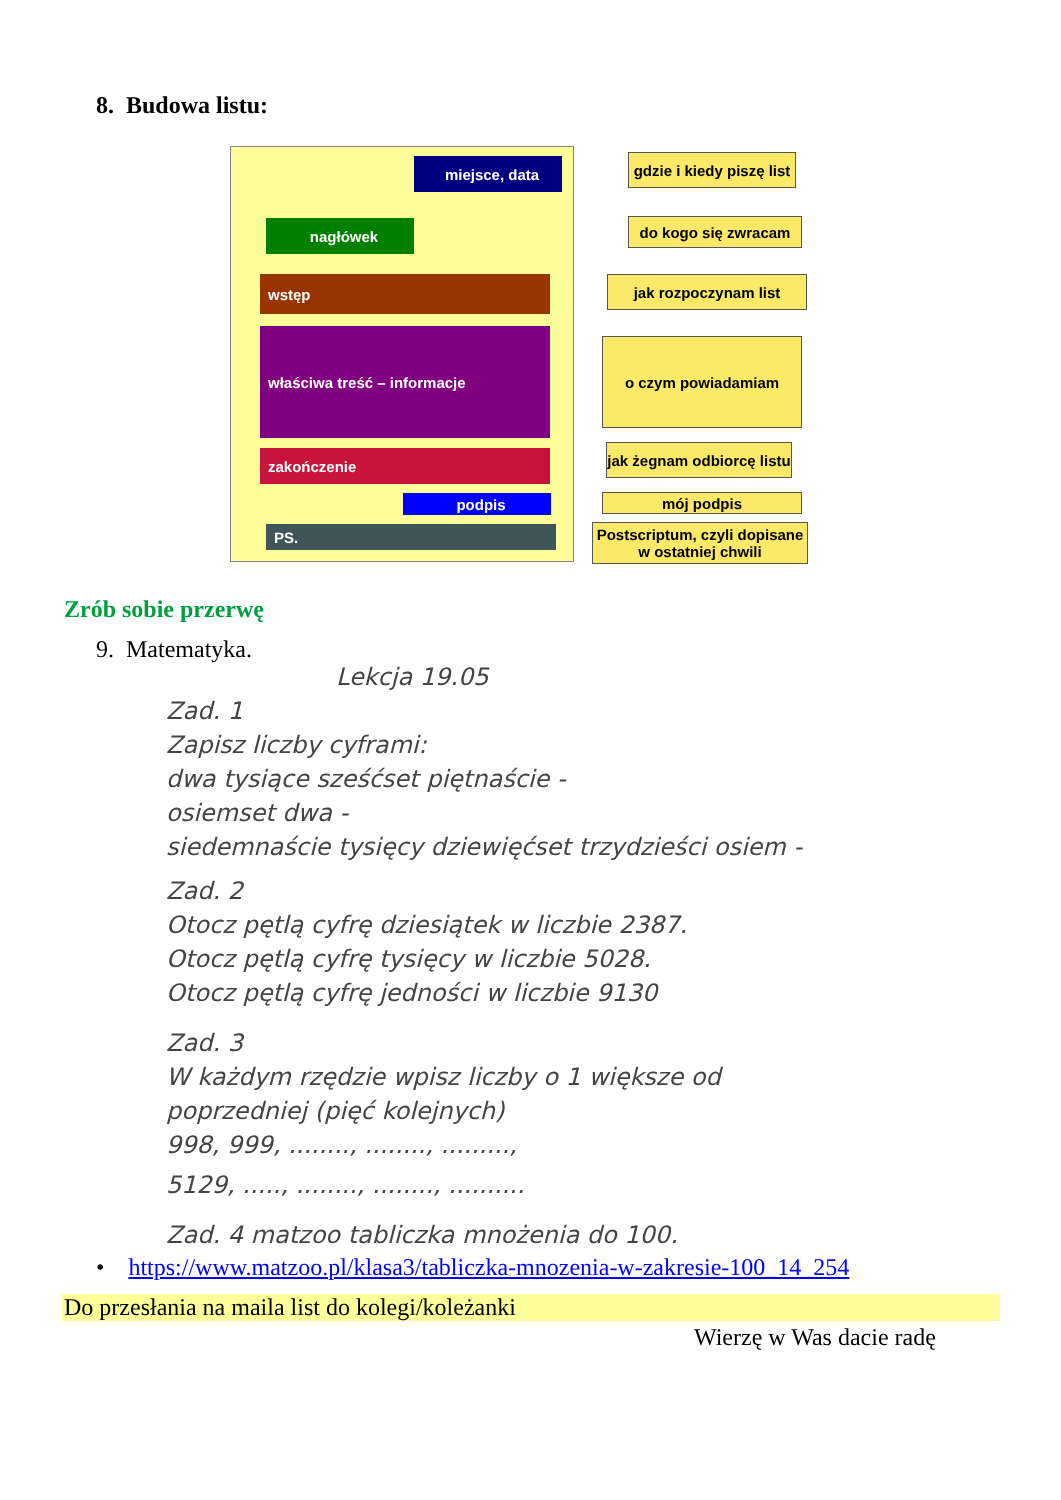8. Budowa listu:
miejsce, data
nagłówek
wstęp
właściwa treść – informacje
zakończenie
podpis
PS.
gdzie i kiedy piszę list
do kogo się zwracam
jak rozpoczynam list
o czym powiadamiam
jak żegnam odbiorcę listu
mój podpis
Postscriptum, czyli dopisane
w ostatniej chwili
Zrób sobie przerwę
9. Matematyka.
Lekcja 19.05
Zad. 1
Zapisz liczby cyframi:
dwa tysiące sześćset piętnaście -
osiemset dwa -
siedemnaście tysięcy dziewięćset trzydzieści osiem -
Zad. 2
Otocz pętlą cyfrę dziesiątek w liczbie 2387.
Otocz pętlą cyfrę tysięcy w liczbie 5028.
Otocz pętlą cyfrę jedności w liczbie 9130
Zad. 3
W każdym rzędzie wpisz liczby o 1 większe od
poprzedniej (pięć kolejnych)
998, 999, ........, ........, .........,
5129, ....., ........, ........, ..........
Zad. 4 matzoo tabliczka mnożenia do 100.
• https://www.matzoo.pl/klasa3/tabliczka-mnozenia-w-zakresie-100_14_254
Do przesłania na maila list do kolegi/koleżanki
Wierzę w Was dacie radę